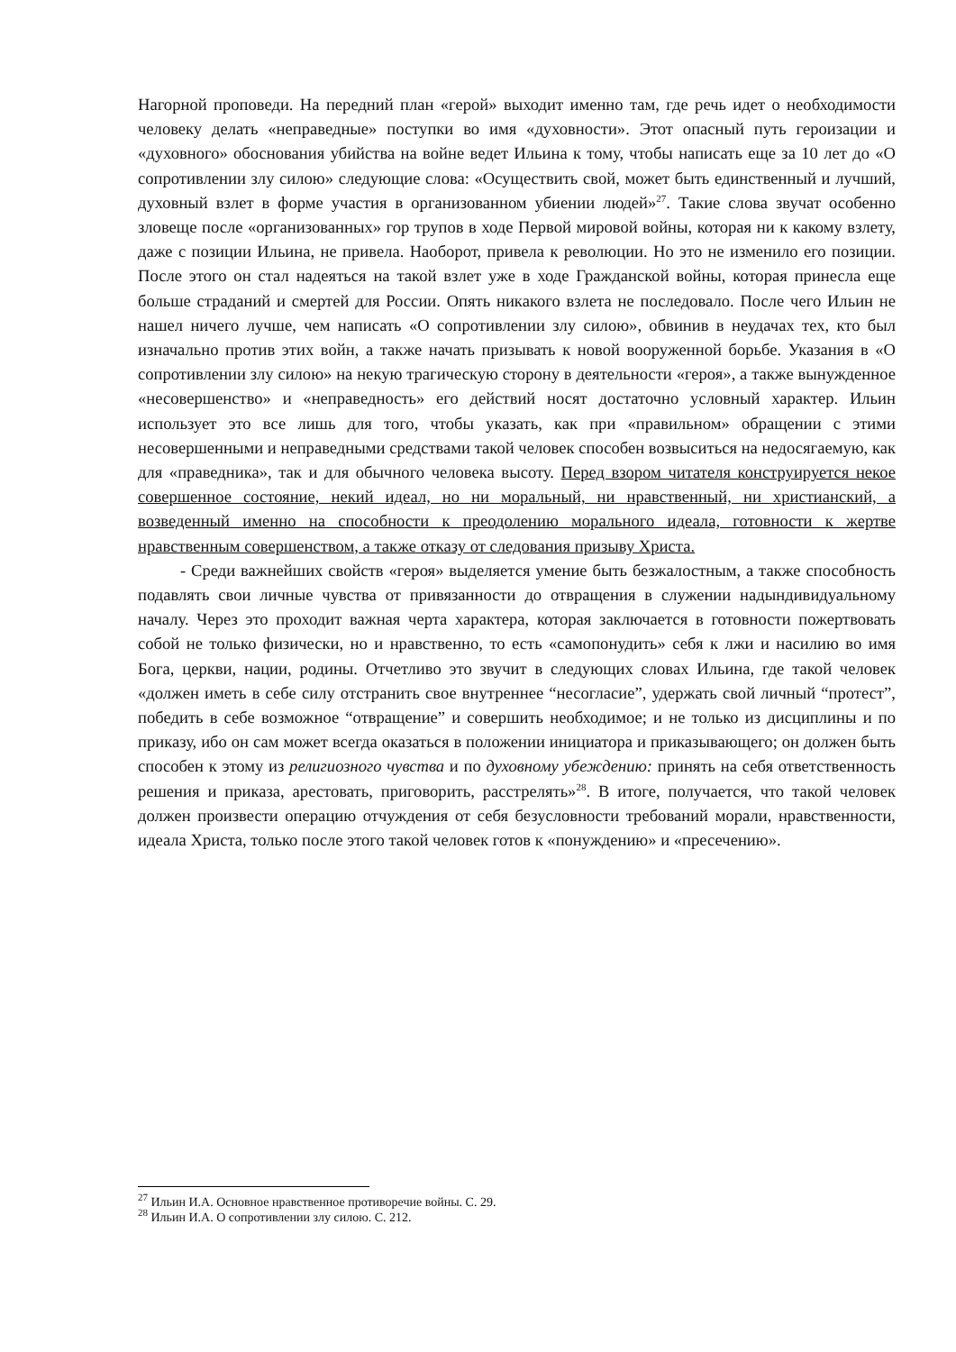Нагорной проповеди. На передний план «герой» выходит именно там, где речь идет о необходимости человеку делать «неправедные» поступки во имя «духовности». Этот опасный путь героизации и «духовного» обоснования убийства на войне ведет Ильина к тому, чтобы написать еще за 10 лет до «О сопротивлении злу силою» следующие слова: «Осуществить свой, может быть единственный и лучший, духовный взлет в форме участия в организованном убиении людей»<sup>27</sup>. Такие слова звучат особенно зловеще после «организованных» гор трупов в ходе Первой мировой войны, которая ни к какому взлету, даже с позиции Ильина, не привела. Наоборот, привела к революции. Но это не изменило его позиции. После этого он стал надеяться на такой взлет уже в ходе Гражданской войны, которая принесла еще больше страданий и смертей для России. Опять никакого взлета не последовало. После чего Ильин не нашел ничего лучше, чем написать «О сопротивлении злу силою», обвинив в неудачах тех, кто был изначально против этих войн, а также начать призывать к новой вооруженной борьбе. Указания в «О сопротивлении злу силою» на некую трагическую сторону в деятельности «героя», а также вынужденное «несовершенство» и «неправедность» его действий носят достаточно условный характер. Ильин использует это все лишь для того, чтобы указать, как при «правильном» обращении с этими несовершенными и неправедными средствами такой человек способен возвыситься на недосягаемую, как для «праведника», так и для обычного человека высоту. Перед взором читателя конструируется некое совершенное состояние, некий идеал, но ни моральный, ни нравственный, ни христианский, а возведенный именно на способности к преодолению морального идеала, готовности к жертве нравственным совершенством, а также отказу от следования призыву Христа.
- Среди важнейших свойств «героя» выделяется умение быть безжалостным, а также способность подавлять свои личные чувства от привязанности до отвращения в служении надындивидуальному началу. Через это проходит важная черта характера, которая заключается в готовности пожертвовать собой не только физически, но и нравственно, то есть «самопонудить» себя к лжи и насилию во имя Бога, церкви, нации, родины. Отчетливо это звучит в следующих словах Ильина, где такой человек «должен иметь в себе силу отстранить свое внутреннее “несогласие”, удержать свой личный “протест”, победить в себе возможное “отвращение” и совершить необходимое; и не только из дисциплины и по приказу, ибо он сам может всегда оказаться в положении инициатора и приказывающего; он должен быть способен к этому из религиозного чувства и по духовному убеждению: принять на себя ответственность решения и приказа, арестовать, приговорить, расстрелять»<sup>28</sup>. В итоге, получается, что такой человек должен произвести операцию отчуждения от себя безусловности требований морали, нравственности, идеала Христа, только после этого такой человек готов к «понуждению» и «пресечению».
<sup>27</sup> Ильин И.А. Основное нравственное противоречие войны. С. 29.
<sup>28</sup> Ильин И.А. О сопротивлении злу силою. С. 212.